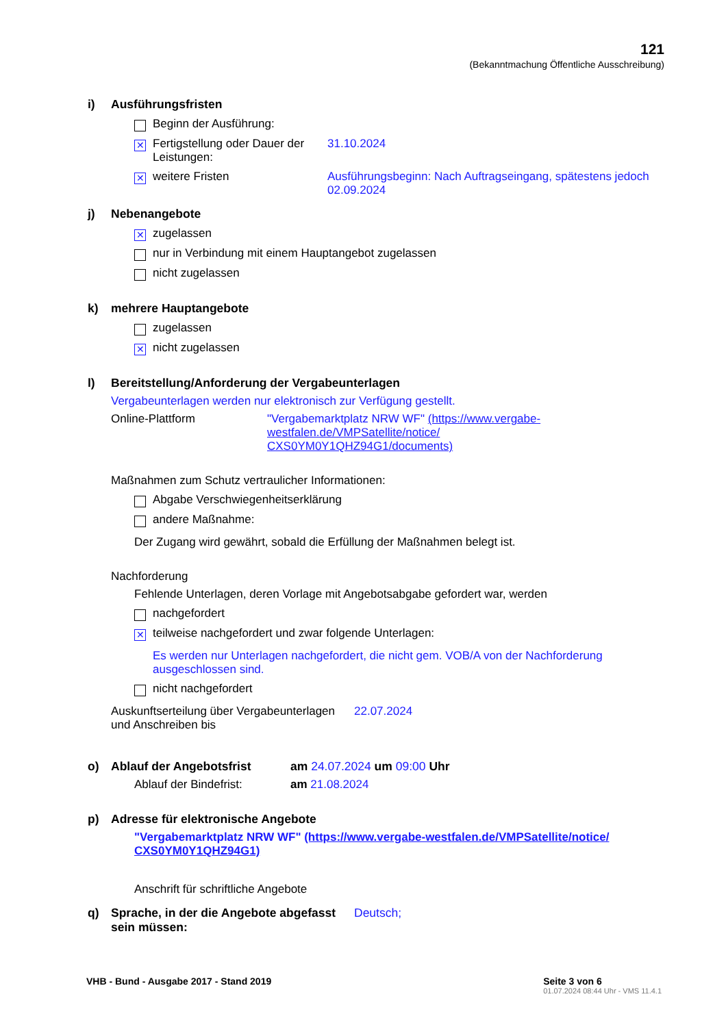121
(Bekanntmachung Öffentliche Ausschreibung)
i) Ausführungsfristen
Beginn der Ausführung:
✕ Fertigstellung oder Dauer der Leistungen: 31.10.2024
✕ weitere Fristen Ausführungsbeginn: Nach Auftragseingang, spätestens jedoch 02.09.2024
j) Nebenangebote
✕ zugelassen
nur in Verbindung mit einem Hauptangebot zugelassen
nicht zugelassen
k) mehrere Hauptangebote
zugelassen
✕ nicht zugelassen
l) Bereitstellung/Anforderung der Vergabeunterlagen
Vergabeunterlagen werden nur elektronisch zur Verfügung gestellt.
Online-Plattform "Vergabemarktplatz NRW WF" (https://www.vergabe-westfalen.de/VMPSatellite/notice/ CXS0YM0Y1QHZ94G1/documents)
Maßnahmen zum Schutz vertraulicher Informationen:
Abgabe Verschwiegenheitserklärung
andere Maßnahme:
Der Zugang wird gewährt, sobald die Erfüllung der Maßnahmen belegt ist.
Nachforderung
Fehlende Unterlagen, deren Vorlage mit Angebotsabgabe gefordert war, werden
nachgefordert
✕ teilweise nachgefordert und zwar folgende Unterlagen:
Es werden nur Unterlagen nachgefordert, die nicht gem. VOB/A von der Nachforderung ausgeschlossen sind.
nicht nachgefordert
Auskunftserteilung über Vergabeunterlagen und Anschreiben bis 22.07.2024
o) Ablauf der Angebotsfrist am 24.07.2024 um 09:00 Uhr
Ablauf der Bindefrist: am 21.08.2024
p) Adresse für elektronische Angebote
"Vergabemarktplatz NRW WF" (https://www.vergabe-westfalen.de/VMPSatellite/notice/ CXS0YM0Y1QHZ94G1)
Anschrift für schriftliche Angebote
q) Sprache, in der die Angebote abgefasst sein müssen: Deutsch;
VHB - Bund - Ausgabe 2017 - Stand 2019 Seite 3 von 6
01.07.2024 08:44 Uhr - VMS 11.4.1